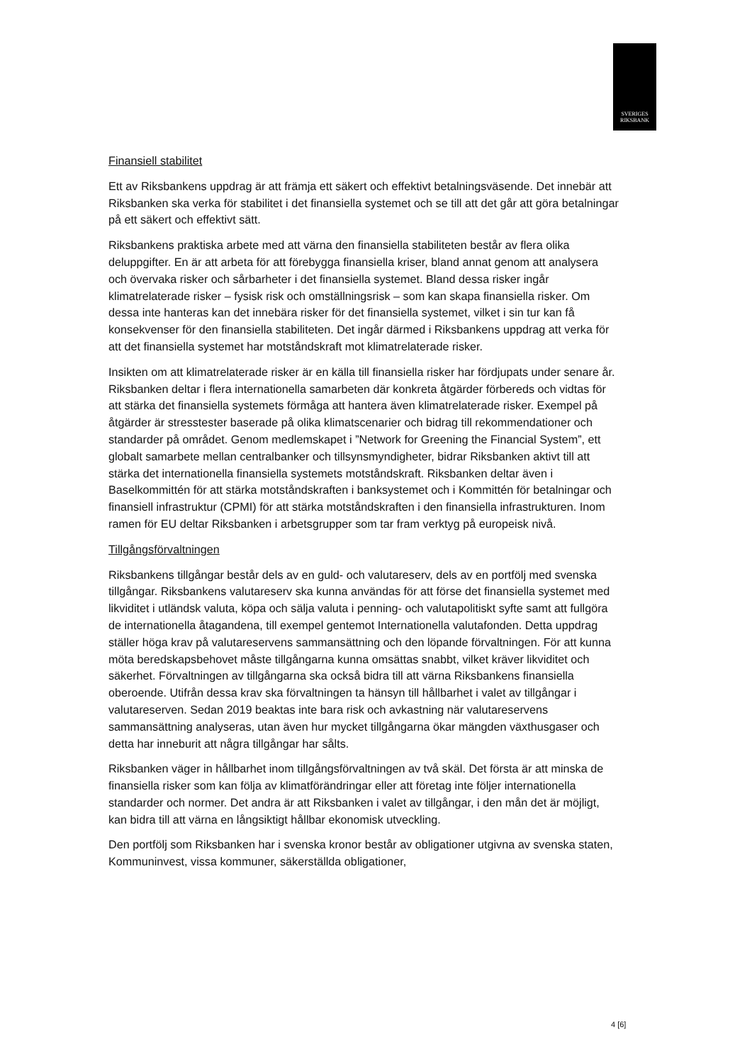SVERIGES
RIKSBANK
Finansiell stabilitet
Ett av Riksbankens uppdrag är att främja ett säkert och effektivt betalningsväsende. Det innebär att Riksbanken ska verka för stabilitet i det finansiella systemet och se till att det går att göra betalningar på ett säkert och effektivt sätt.
Riksbankens praktiska arbete med att värna den finansiella stabiliteten består av flera olika deluppgifter. En är att arbeta för att förebygga finansiella kriser, bland annat genom att analysera och övervaka risker och sårbarheter i det finansiella systemet. Bland dessa risker ingår klimatrelaterade risker – fysisk risk och omställningsrisk – som kan skapa finansiella risker. Om dessa inte hanteras kan det innebära risker för det finansiella systemet, vilket i sin tur kan få konsekvenser för den finansiella stabiliteten. Det ingår därmed i Riksbankens uppdrag att verka för att det finansiella systemet har motståndskraft mot klimatrelaterade risker.
Insikten om att klimatrelaterade risker är en källa till finansiella risker har fördjupats under senare år. Riksbanken deltar i flera internationella samarbeten där konkreta åtgärder förbereds och vidtas för att stärka det finansiella systemets förmåga att hantera även klimatrelaterade risker. Exempel på åtgärder är stresstester baserade på olika klimatscenarier och bidrag till rekommendationer och standarder på området. Genom medlemskapet i ”Network for Greening the Financial System”, ett globalt samarbete mellan centralbanker och tillsynsmyndigheter, bidrar Riksbanken aktivt till att stärka det internationella finansiella systemets motståndskraft. Riksbanken deltar även i Baselkommittén för att stärka motståndskraften i banksystemet och i Kommittén för betalningar och finansiell infrastruktur (CPMI) för att stärka motståndskraften i den finansiella infrastrukturen. Inom ramen för EU deltar Riksbanken i arbetsgrupper som tar fram verktyg på europeisk nivå.
Tillgångsförvaltningen
Riksbankens tillgångar består dels av en guld- och valutareserv, dels av en portfölj med svenska tillgångar. Riksbankens valutareserv ska kunna användas för att förse det finansiella systemet med likviditet i utländsk valuta, köpa och sälja valuta i penning- och valutapolitiskt syfte samt att fullgöra de internationella åtagandena, till exempel gentemot Internationella valutafonden. Detta uppdrag ställer höga krav på valutareservens sammansättning och den löpande förvaltningen. För att kunna möta beredskapsbehovet måste tillgångarna kunna omsättas snabbt, vilket kräver likviditet och säkerhet. Förvaltningen av tillgångarna ska också bidra till att värna Riksbankens finansiella oberoende. Utifrån dessa krav ska förvaltningen ta hänsyn till hållbarhet i valet av tillgångar i valutareserven. Sedan 2019 beaktas inte bara risk och avkastning när valutareservens sammansättning analyseras, utan även hur mycket tillgångarna ökar mängden växthusgaser och detta har inneburit att några tillgångar har sålts.
Riksbanken väger in hållbarhet inom tillgångsförvaltningen av två skäl. Det första är att minska de finansiella risker som kan följa av klimatförändringar eller att företag inte följer internationella standarder och normer. Det andra är att Riksbanken i valet av tillgångar, i den mån det är möjligt, kan bidra till att värna en långsiktigt hållbar ekonomisk utveckling.
Den portfölj som Riksbanken har i svenska kronor består av obligationer utgivna av svenska staten, Kommuninvest, vissa kommuner, säkerställda obligationer,
4 [6]